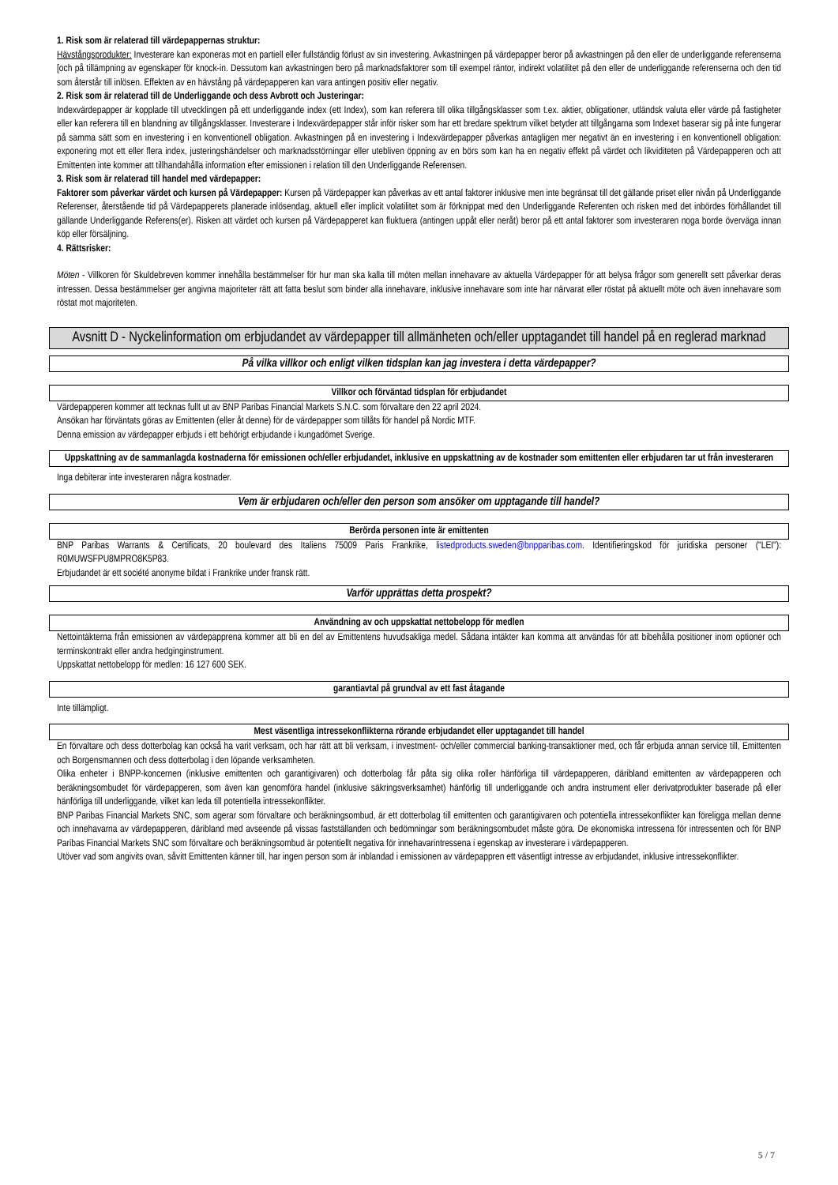1. Risk som är relaterad till värdepappernas struktur:
Hävstångsprodukter: Investerare kan exponeras mot en partiell eller fullständig förlust av sin investering. Avkastningen på värdepapper beror på avkastningen på den eller de underliggande referenserna [och på tillämpning av egenskaper för knock-in. Dessutom kan avkastningen bero på marknadsfaktorer som till exempel räntor, indirekt volatilitet på den eller de underliggande referenserna och den tid som återstår till inlösen. Effekten av en hävstång på värdepapperen kan vara antingen positiv eller negativ.
2. Risk som är relaterad till de Underliggande och dess Avbrott och Justeringar:
Indexvärdepapper är kopplade till utvecklingen på ett underliggande index (ett Index), som kan referera till olika tillgångsklasser som t.ex. aktier, obligationer, utländsk valuta eller värde på fastigheter eller kan referera till en blandning av tillgångsklasser. Investerare i Indexvärdepapper står inför risker som har ett bredare spektrum vilket betyder att tillgångarna som Indexet baserar sig på inte fungerar på samma sätt som en investering i en konventionell obligation. Avkastningen på en investering i Indexvärdepapper påverkas antagligen mer negativt än en investering i en konventionell obligation: exponering mot ett eller flera index, justeringshändelser och marknadsstörningar eller utebliven öppning av en börs som kan ha en negativ effekt på värdet och likviditeten på Värdepapperen och att Emittenten inte kommer att tillhandahålla information efter emissionen i relation till den Underliggande Referensen.
3. Risk som är relaterad till handel med värdepapper:
Faktorer som påverkar värdet och kursen på Värdepapper: Kursen på Värdepapper kan påverkas av ett antal faktorer inklusive men inte begränsat till det gällande priset eller nivån på Underliggande Referenser, återstående tid på Värdepapperets planerade inlösendag, aktuell eller implicit volatilitet som är förknippat med den Underliggande Referenten och risken med det inbördes förhållandet till gällande Underliggande Referens(er). Risken att värdet och kursen på Värdepapperet kan fluktuera (antingen uppåt eller neråt) beror på ett antal faktorer som investeraren noga borde överväga innan köp eller försäljning.
4. Rättsrisker:
Möten - Villkoren för Skuldebreven kommer innehålla bestämmelser för hur man ska kalla till möten mellan innehavare av aktuella Värdepapper för att belysa frågor som generellt sett påverkar deras intressen. Dessa bestämmelser ger angivna majoriteter rätt att fatta beslut som binder alla innehavare, inklusive innehavare som inte har närvarat eller röstat på aktuellt möte och även innehavare som röstat mot majoriteten.
Avsnitt D - Nyckelinformation om erbjudandet av värdepapper till allmänheten och/eller upptagandet till handel på en reglerad marknad
På vilka villkor och enligt vilken tidsplan kan jag investera i detta värdepapper?
Villkor och förväntad tidsplan för erbjudandet
Värdepapperen kommer att tecknas fullt ut av BNP Paribas Financial Markets S.N.C. som förvaltare den 22 april 2024.
Ansökan har förväntats göras av Emittenten (eller åt denne) för de värdepapper som tillåts för handel på Nordic MTF.
Denna emission av värdepapper erbjuds i ett behörigt erbjudande i kungadömet Sverige.
Uppskattning av de sammanlagda kostnaderna för emissionen och/eller erbjudandet, inklusive en uppskattning av de kostnader som emittenten eller erbjudaren tar ut från investeraren
Inga debiterar inte investeraren några kostnader.
Vem är erbjudaren och/eller den person som ansöker om upptagande till handel?
Berörda personen inte är emittenten
BNP Paribas Warrants & Certificats, 20 boulevard des Italiens 75009 Paris Frankrike, listedproducts.sweden@bnpparibas.com. Identifieringskod för juridiska personer ("LEI"): R0MUWSFPU8MPRO8K5P83.
Erbjudandet är ett société anonyme bildat i Frankrike under fransk rätt.
Varför upprättas detta prospekt?
Användning av och uppskattat nettobelopp för medlen
Nettointäkterna från emissionen av värdepapprena kommer att bli en del av Emittentens huvudsakliga medel. Sådana intäkter kan komma att användas för att bibehålla positioner inom optioner och terminskontrakt eller andra hedginginstrument.
Uppskattat nettobelopp för medlen: 16 127 600 SEK.
garantiavtal på grundval av ett fast åtagande
Inte tillämpligt.
Mest väsentliga intressekonflikterna rörande erbjudandet eller upptagandet till handel
En förvaltare och dess dotterbolag kan också ha varit verksam, och har rätt att bli verksam, i investment- och/eller commercial banking-transaktioner med, och får erbjuda annan service till, Emittenten och Borgensmannen och dess dotterbolag i den löpande verksamheten.
Olika enheter i BNPP-koncernen (inklusive emittenten och garantigivaren) och dotterbolag får påta sig olika roller hänförliga till värdepapperen, däribland emittenten av värdepapperen och beräkningsombudet för värdepapperen, som även kan genomföra handel (inklusive säkringsverksamhet) hänförlig till underliggande och andra instrument eller derivatprodukter baserade på eller hänförliga till underliggande, vilket kan leda till potentiella intressekonflikter.
BNP Paribas Financial Markets SNC, som agerar som förvaltare och beräkningsombud, är ett dotterbolag till emittenten och garantigivaren och potentiella intressekonflikter kan föreligga mellan denne och innehavarna av värdepapperen, däribland med avseende på vissas fastställanden och bedömningar som beräkningsombudet måste göra. De ekonomiska intressena för intressenten och för BNP Paribas Financial Markets SNC som förvaltare och beräkningsombud är potentiellt negativa för innehavarintressena i egenskap av investerare i värdepapperen.
Utöver vad som angivits ovan, såvitt Emittenten känner till, har ingen person som är inblandad i emissionen av värdepappren ett väsentligt intresse av erbjudandet, inklusive intressekonflikter.
5 / 7